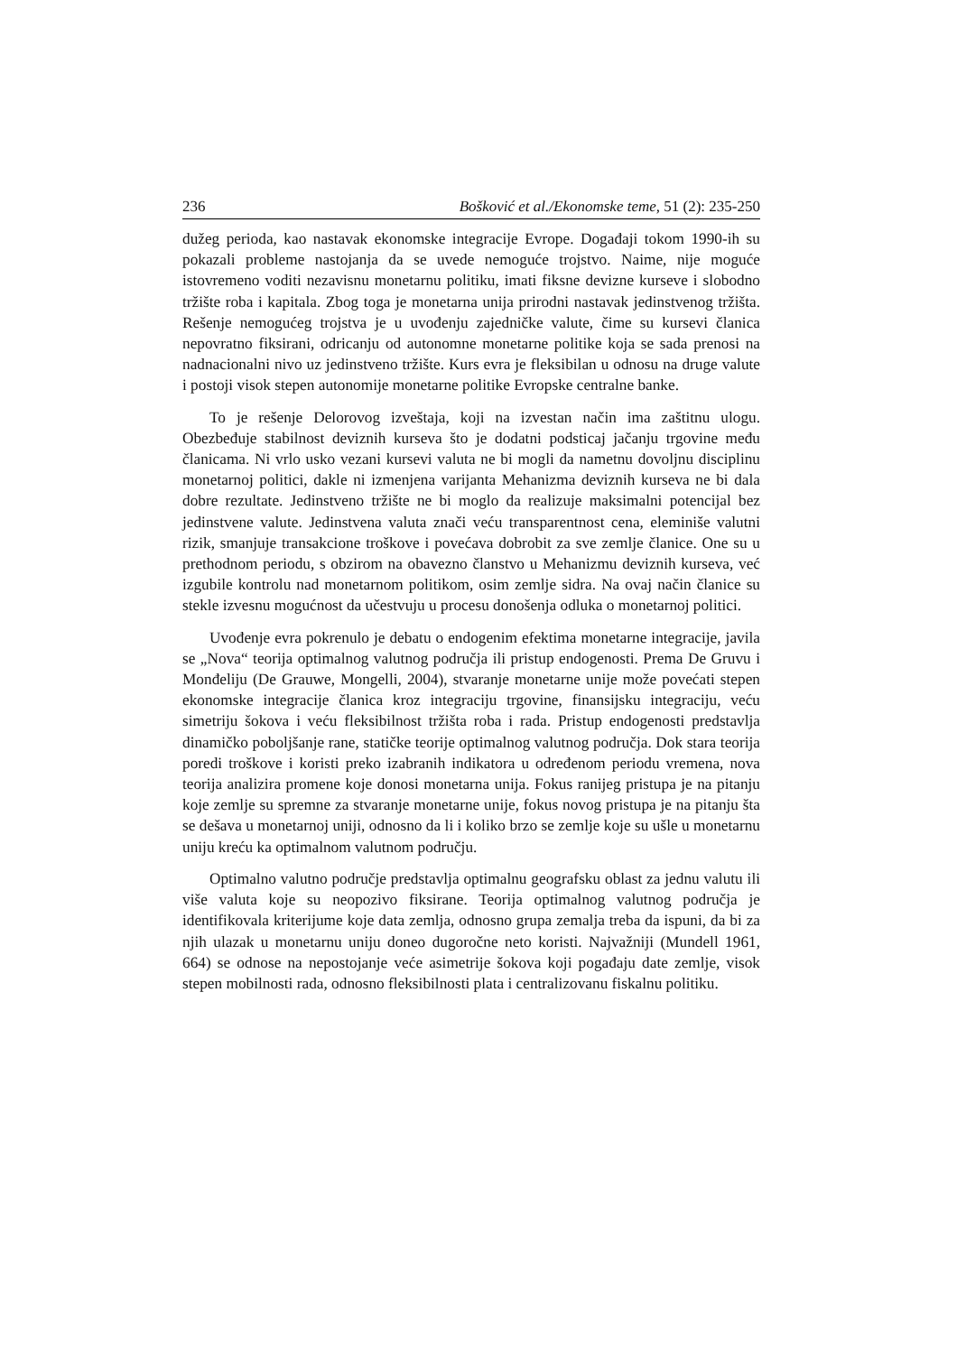236 Bošković et al./Ekonomske teme, 51 (2): 235-250
dužeg perioda, kao nastavak ekonomske integracije Evrope. Događaji tokom 1990-ih su pokazali probleme nastojanja da se uvede nemoguće trojstvo. Naime, nije moguće istovremeno voditi nezavisnu monetarnu politiku, imati fiksne devizne kurseve i slobodno tržište roba i kapitala. Zbog toga je monetarna unija prirodni nastavak jedinstvenog tržišta. Rešenje nemogućeg trojstva je u uvođenju zajedničke valute, čime su kursevi članica nepovratno fiksirani, odricanju od autonomne monetarne politike koja se sada prenosi na nadnacionalni nivo uz jedinstveno tržište. Kurs evra je fleksibilan u odnosu na druge valute i postoji visok stepen autonomije monetarne politike Evropske centralne banke.
To je rešenje Delorovog izveštaja, koji na izvestan način ima zaštitnu ulogu. Obezbeđuje stabilnost deviznih kurseva što je dodatni podsticaj jačanju trgovine među članicama. Ni vrlo usko vezani kursevi valuta ne bi mogli da nametnu dovoljnu disciplinu monetarnoj politici, dakle ni izmenjena varijanta Mehanizma deviznih kurseva ne bi dala dobre rezultate. Jedinstveno tržište ne bi moglo da realizuje maksimalni potencijal bez jedinstvene valute. Jedinstvena valuta znači veću transparentnost cena, eleminiše valutni rizik, smanjuje transakcione troškove i povećava dobrobit za sve zemlje članice. One su u prethodnom periodu, s obzirom na obavezno članstvo u Mehanizmu deviznih kurseva, već izgubile kontrolu nad monetarnom politikom, osim zemlje sidra. Na ovaj način članice su stekle izvesnu mogućnost da učestvuju u procesu donošenja odluka o monetarnoj politici.
Uvođenje evra pokrenulo je debatu o endogenim efektima monetarne integracije, javila se „Nova“ teorija optimalnog valutnog područja ili pristup endogenosti. Prema De Gruvu i Monđeliju (De Grauwe, Mongelli, 2004), stvaranje monetarne unije može povećati stepen ekonomske integracije članica kroz integraciju trgovine, finansijsku integraciju, veću simetriju šokova i veću fleksibilnost tržišta roba i rada. Pristup endogenosti predstavlja dinamičko poboljšanje rane, statičke teorije optimalnog valutnog područja. Dok stara teorija poredi troškove i koristi preko izabranih indikatora u određenom periodu vremena, nova teorija analizira promene koje donosi monetarna unija. Fokus ranijeg pristupa je na pitanju koje zemlje su spremne za stvaranje monetarne unije, fokus novog pristupa je na pitanju šta se dešava u monetarnoj uniji, odnosno da li i koliko brzo se zemlje koje su ušle u monetarnu uniju kreću ka optimalnom valutnom području.
Optimalno valutno područje predstavlja optimalnu geografsku oblast za jednu valutu ili više valuta koje su neopozivo fiksirane. Teorija optimalnog valutnog područja je identifikovala kriterijume koje data zemlja, odnosno grupa zemalja treba da ispuni, da bi za njih ulazak u monetarnu uniju doneo dugoročne neto koristi. Najvažniji (Mundell 1961, 664) se odnose na nepostojanje veće asimetrije šokova koji pogađaju date zemlje, visok stepen mobilnosti rada, odnosno fleksibilnosti plata i centralizovanu fiskalnu politiku.